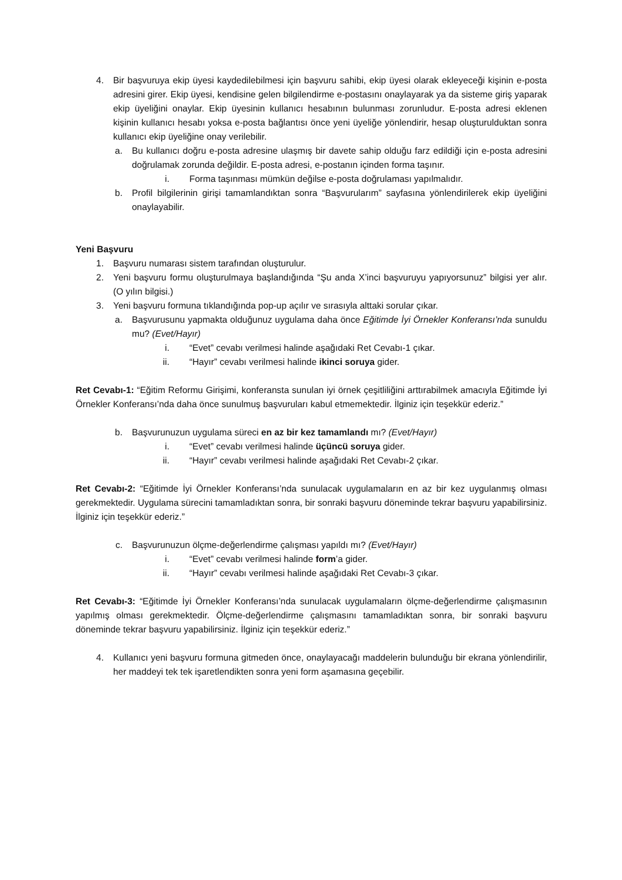4. Bir başvuruya ekip üyesi kaydedilebilmesi için başvuru sahibi, ekip üyesi olarak ekleyeceği kişinin e-posta adresini girer. Ekip üyesi, kendisine gelen bilgilendirme e-postasını onaylayarak ya da sisteme giriş yaparak ekip üyeliğini onaylar. Ekip üyesinin kullanıcı hesabının bulunması zorunludur. E-posta adresi eklenen kişinin kullanıcı hesabı yoksa e-posta bağlantısı önce yeni üyeliğe yönlendirir, hesap oluşturulduktan sonra kullanıcı ekip üyeliğine onay verilebilir.
a. Bu kullanıcı doğru e-posta adresine ulaşmış bir davete sahip olduğu farz edildiği için e-posta adresini doğrulamak zorunda değildir. E-posta adresi, e-postanın içinden forma taşınır.
i. Forma taşınması mümkün değilse e-posta doğrulaması yapılmalıdır.
b. Profil bilgilerinin girişi tamamlandıktan sonra “Başvurularım” sayfasına yönlendirilerek ekip üyeliğini onaylayabilir.
Yeni Başvuru
1. Başvuru numarası sistem tarafından oluşturulur.
2. Yeni başvuru formu oluşturulmaya başlandığında “Şu anda X’inci başvuruyu yapıyorsunuz” bilgisi yer alır. (O yılın bilgisi.)
3. Yeni başvuru formuna tıklandığında pop-up açılır ve sırasıyla alttaki sorular çıkar.
a. Başvurusunu yapmakta olduğunuz uygulama daha önce Eğitimde İyi Örnekler Konferansı’nda sunuldu mu? (Evet/Hayır)
i. “Evet” cevabı verilmesi halinde aşağıdaki Ret Cevabı-1 çıkar.
ii. “Hayır” cevabı verilmesi halinde ikinci soruya gider.
Ret Cevabı-1: “Eğitim Reformu Girişimi, konferansta sunulan iyi örnek çeşitliliğini arttırabilmek amacıyla Eğitimde İyi Örnekler Konferansı’nda daha önce sunulmuş başvuruları kabul etmemektedir. İlginiz için teşekkür ederiz.”
b. Başvurunuzun uygulama süreci en az bir kez tamamlandı mı? (Evet/Hayır)
i. “Evet” cevabı verilmesi halinde üçüncü soruya gider.
ii. “Hayır” cevabı verilmesi halinde aşağıdaki Ret Cevabı-2 çıkar.
Ret Cevabı-2: “Eğitimde İyi Örnekler Konferansı’nda sunulacak uygulamaların en az bir kez uygulanmış olması gerekmektedir. Uygulama sürecini tamamladıktan sonra, bir sonraki başvuru döneminde tekrar başvuru yapabilirsiniz. İlginiz için teşekkür ederiz.”
c. Başvurunuzun ölçme-değerlendirme çalışması yapıldı mı? (Evet/Hayır)
i. “Evet” cevabı verilmesi halinde form’a gider.
ii. “Hayır” cevabı verilmesi halinde aşağıdaki Ret Cevabı-3 çıkar.
Ret Cevabı-3: “Eğitimde İyi Örnekler Konferansı’nda sunulacak uygulamaların ölçme-değerlendirme çalışmasının yapılmış olması gerekmektedir. Ölçme-değerlendirme çalışmasını tamamladıktan sonra, bir sonraki başvuru döneminde tekrar başvuru yapabilirsiniz. İlginiz için teşekkür ederiz.”
4. Kullanıcı yeni başvuru formuna gitmeden önce, onaylayacağı maddelerin bulunduğu bir ekrana yönlendirilir, her maddeyi tek tek işaretlendikten sonra yeni form aşamasına geçebilir.